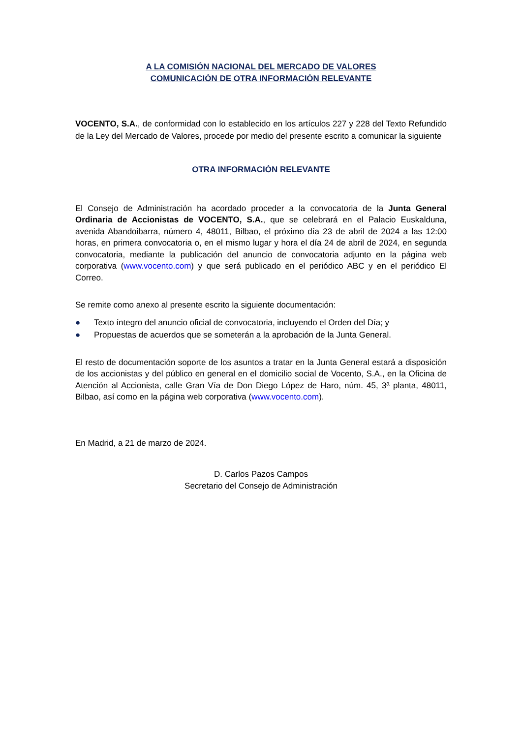A LA COMISIÓN NACIONAL DEL MERCADO DE VALORES
COMUNICACIÓN DE OTRA INFORMACIÓN RELEVANTE
VOCENTO, S.A., de conformidad con lo establecido en los artículos 227 y 228 del Texto Refundido de la Ley del Mercado de Valores, procede por medio del presente escrito a comunicar la siguiente
OTRA INFORMACIÓN RELEVANTE
El Consejo de Administración ha acordado proceder a la convocatoria de la Junta General Ordinaria de Accionistas de VOCENTO, S.A., que se celebrará en el Palacio Euskalduna, avenida Abandoibarra, número 4, 48011, Bilbao, el próximo día 23 de abril de 2024 a las 12:00 horas, en primera convocatoria o, en el mismo lugar y hora el día 24 de abril de 2024, en segunda convocatoria, mediante la publicación del anuncio de convocatoria adjunto en la página web corporativa (www.vocento.com) y que será publicado en el periódico ABC y en el periódico El Correo.
Se remite como anexo al presente escrito la siguiente documentación:
● Texto íntegro del anuncio oficial de convocatoria, incluyendo el Orden del Día; y
● Propuestas de acuerdos que se someterán a la aprobación de la Junta General.
El resto de documentación soporte de los asuntos a tratar en la Junta General estará a disposición de los accionistas y del público en general en el domicilio social de Vocento, S.A., en la Oficina de Atención al Accionista, calle Gran Vía de Don Diego López de Haro, núm. 45, 3ª planta, 48011, Bilbao, así como en la página web corporativa (www.vocento.com).
En Madrid, a 21 de marzo de 2024.
D. Carlos Pazos Campos
Secretario del Consejo de Administración